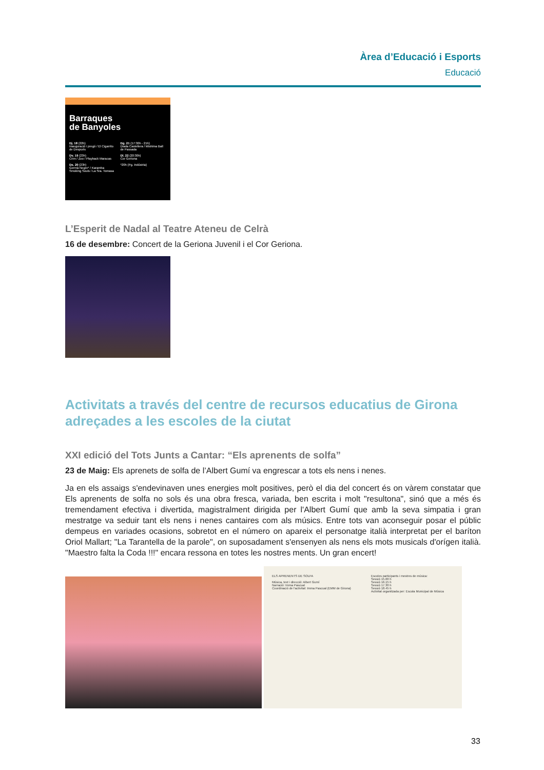Àrea d’Educació i Esports
Educació
Barraques
de Banyoles
Dj. 18 (22h)
Inauguració i pregó / El Cigarrito de Después
Dv. 19 (23h)
Crim / Zoo / Playback Maracas
Ds. 20 (23h)
Germà Negre* / Karamba Smoking Souls / La Sra. Tomasa
Dg. 21 (17:30h - 21h)
Diada Castellera / Mishima Ball de Passada
Dl. 22 (20:30h)
Cor Geriona
*20h (Pg. Indústria)
L’Esperit de Nadal al Teatre Ateneu de Celrà
16 de desembre: Concert de la Geriona Juvenil i el Cor Geriona.
Activitats a través del centre de recursos educatius de Girona adreçades a les escoles de la ciutat
XXI edició del Tots Junts a Cantar: “Els aprenents de solfa”
23 de Maig: Els aprenets de solfa de l’Albert Gumí va engrescar a tots els nens i nenes.
Ja en els assaigs s'endevinaven unes energies molt positives, però el dia del concert és on vàrem constatar que Els aprenents de solfa no sols és una obra fresca, variada, ben escrita i molt "resultona", sinó que a més és tremendament efectiva i divertida, magistralment dirigida per l'Albert Gumí que amb la seva simpatia i gran mestratge va seduir tant els nens i nenes cantaires com als músics. Entre tots van aconseguir posar el públic dempeus en variades ocasions, sobretot en el número on apareix el personatge italià interpretat per el baríton Oriol Mallart; "La Tarantella de la parole", on suposadament s'ensenyen als nens els mots musicals d'orígen italià. "Maestro falta la Coda !!!" encara ressona en totes les nostres ments. Un gran encert!
ELS APRENENTS DE SOLFA
Música, text i direcció: Albert Gumí
Narració: Imma Pascual
Coordinació de l'activitat: Imma Pascual (EMM de Girona)
Escoles participants i mestres de música:
Sessió 15.00 h
Sessió 16.15 h
Sessió 17.30 h
Sessió 18.45 h
Activitat organitzada per: Escola Municipal de Música
33